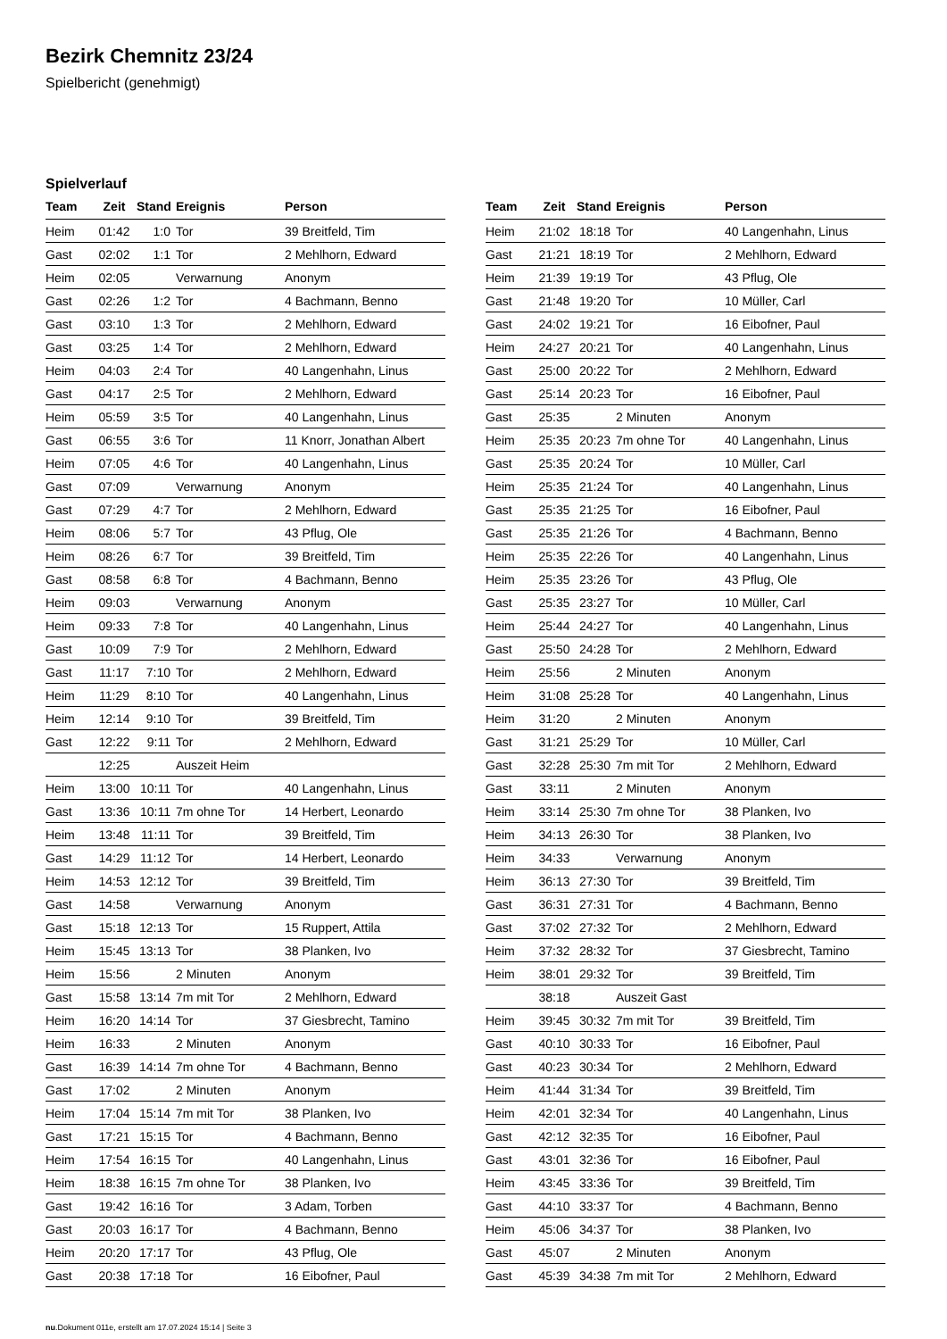Bezirk Chemnitz 23/24
Spielbericht (genehmigt)
Spielverlauf
| Team | Zeit | Stand | Ereignis | Person |
| --- | --- | --- | --- | --- |
| Heim | 01:42 | 1:0 | Tor | 39 Breitfeld, Tim |
| Gast | 02:02 | 1:1 | Tor | 2 Mehlhorn, Edward |
| Heim | 02:05 | | Verwarnung | Anonym |
| Gast | 02:26 | 1:2 | Tor | 4 Bachmann, Benno |
| Gast | 03:10 | 1:3 | Tor | 2 Mehlhorn, Edward |
| Gast | 03:25 | 1:4 | Tor | 2 Mehlhorn, Edward |
| Heim | 04:03 | 2:4 | Tor | 40 Langenhahn, Linus |
| Gast | 04:17 | 2:5 | Tor | 2 Mehlhorn, Edward |
| Heim | 05:59 | 3:5 | Tor | 40 Langenhahn, Linus |
| Gast | 06:55 | 3:6 | Tor | 11 Knorr, Jonathan Albert |
| Heim | 07:05 | 4:6 | Tor | 40 Langenhahn, Linus |
| Gast | 07:09 | | Verwarnung | Anonym |
| Gast | 07:29 | 4:7 | Tor | 2 Mehlhorn, Edward |
| Heim | 08:06 | 5:7 | Tor | 43 Pflug, Ole |
| Heim | 08:26 | 6:7 | Tor | 39 Breitfeld, Tim |
| Gast | 08:58 | 6:8 | Tor | 4 Bachmann, Benno |
| Heim | 09:03 | | Verwarnung | Anonym |
| Heim | 09:33 | 7:8 | Tor | 40 Langenhahn, Linus |
| Gast | 10:09 | 7:9 | Tor | 2 Mehlhorn, Edward |
| Gast | 11:17 | 7:10 | Tor | 2 Mehlhorn, Edward |
| Heim | 11:29 | 8:10 | Tor | 40 Langenhahn, Linus |
| Heim | 12:14 | 9:10 | Tor | 39 Breitfeld, Tim |
| Gast | 12:22 | 9:11 | Tor | 2 Mehlhorn, Edward |
| | 12:25 | | Auszeit Heim | |
| Heim | 13:00 | 10:11 | Tor | 40 Langenhahn, Linus |
| Gast | 13:36 | 10:11 | 7m ohne Tor | 14 Herbert, Leonardo |
| Heim | 13:48 | 11:11 | Tor | 39 Breitfeld, Tim |
| Gast | 14:29 | 11:12 | Tor | 14 Herbert, Leonardo |
| Heim | 14:53 | 12:12 | Tor | 39 Breitfeld, Tim |
| Gast | 14:58 | | Verwarnung | Anonym |
| Gast | 15:18 | 12:13 | Tor | 15 Ruppert, Attila |
| Heim | 15:45 | 13:13 | Tor | 38 Planken, Ivo |
| Heim | 15:56 | | 2 Minuten | Anonym |
| Gast | 15:58 | 13:14 | 7m mit Tor | 2 Mehlhorn, Edward |
| Heim | 16:20 | 14:14 | Tor | 37 Giesbrecht, Tamino |
| Heim | 16:33 | | 2 Minuten | Anonym |
| Gast | 16:39 | 14:14 | 7m ohne Tor | 4 Bachmann, Benno |
| Gast | 17:02 | | 2 Minuten | Anonym |
| Heim | 17:04 | 15:14 | 7m mit Tor | 38 Planken, Ivo |
| Gast | 17:21 | 15:15 | Tor | 4 Bachmann, Benno |
| Heim | 17:54 | 16:15 | Tor | 40 Langenhahn, Linus |
| Heim | 18:38 | 16:15 | 7m ohne Tor | 38 Planken, Ivo |
| Gast | 19:42 | 16:16 | Tor | 3 Adam, Torben |
| Gast | 20:03 | 16:17 | Tor | 4 Bachmann, Benno |
| Heim | 20:20 | 17:17 | Tor | 43 Pflug, Ole |
| Gast | 20:38 | 17:18 | Tor | 16 Eibofner, Paul |
| Team | Zeit | Stand | Ereignis | Person |
| --- | --- | --- | --- | --- |
| Heim | 21:02 | 18:18 | Tor | 40 Langenhahn, Linus |
| Gast | 21:21 | 18:19 | Tor | 2 Mehlhorn, Edward |
| Heim | 21:39 | 19:19 | Tor | 43 Pflug, Ole |
| Gast | 21:48 | 19:20 | Tor | 10 Müller, Carl |
| Gast | 24:02 | 19:21 | Tor | 16 Eibofner, Paul |
| Heim | 24:27 | 20:21 | Tor | 40 Langenhahn, Linus |
| Gast | 25:00 | 20:22 | Tor | 2 Mehlhorn, Edward |
| Gast | 25:14 | 20:23 | Tor | 16 Eibofner, Paul |
| Gast | 25:35 | | 2 Minuten | Anonym |
| Heim | 25:35 | 20:23 | 7m ohne Tor | 40 Langenhahn, Linus |
| Gast | 25:35 | 20:24 | Tor | 10 Müller, Carl |
| Heim | 25:35 | 21:24 | Tor | 40 Langenhahn, Linus |
| Gast | 25:35 | 21:25 | Tor | 16 Eibofner, Paul |
| Gast | 25:35 | 21:26 | Tor | 4 Bachmann, Benno |
| Heim | 25:35 | 22:26 | Tor | 40 Langenhahn, Linus |
| Heim | 25:35 | 23:26 | Tor | 43 Pflug, Ole |
| Gast | 25:35 | 23:27 | Tor | 10 Müller, Carl |
| Heim | 25:44 | 24:27 | Tor | 40 Langenhahn, Linus |
| Gast | 25:50 | 24:28 | Tor | 2 Mehlhorn, Edward |
| Heim | 25:56 | | 2 Minuten | Anonym |
| Heim | 31:08 | 25:28 | Tor | 40 Langenhahn, Linus |
| Heim | 31:20 | | 2 Minuten | Anonym |
| Gast | 31:21 | 25:29 | Tor | 10 Müller, Carl |
| Gast | 32:28 | 25:30 | 7m mit Tor | 2 Mehlhorn, Edward |
| Gast | 33:11 | | 2 Minuten | Anonym |
| Heim | 33:14 | 25:30 | 7m ohne Tor | 38 Planken, Ivo |
| Heim | 34:13 | 26:30 | Tor | 38 Planken, Ivo |
| Heim | 34:33 | | Verwarnung | Anonym |
| Heim | 36:13 | 27:30 | Tor | 39 Breitfeld, Tim |
| Gast | 36:31 | 27:31 | Tor | 4 Bachmann, Benno |
| Gast | 37:02 | 27:32 | Tor | 2 Mehlhorn, Edward |
| Heim | 37:32 | 28:32 | Tor | 37 Giesbrecht, Tamino |
| Heim | 38:01 | 29:32 | Tor | 39 Breitfeld, Tim |
| | 38:18 | | Auszeit Gast | |
| Heim | 39:45 | 30:32 | 7m mit Tor | 39 Breitfeld, Tim |
| Gast | 40:10 | 30:33 | Tor | 16 Eibofner, Paul |
| Gast | 40:23 | 30:34 | Tor | 2 Mehlhorn, Edward |
| Heim | 41:44 | 31:34 | Tor | 39 Breitfeld, Tim |
| Heim | 42:01 | 32:34 | Tor | 40 Langenhahn, Linus |
| Gast | 42:12 | 32:35 | Tor | 16 Eibofner, Paul |
| Gast | 43:01 | 32:36 | Tor | 16 Eibofner, Paul |
| Heim | 43:45 | 33:36 | Tor | 39 Breitfeld, Tim |
| Gast | 44:10 | 33:37 | Tor | 4 Bachmann, Benno |
| Heim | 45:06 | 34:37 | Tor | 38 Planken, Ivo |
| Gast | 45:07 | | 2 Minuten | Anonym |
| Gast | 45:39 | 34:38 | 7m mit Tor | 2 Mehlhorn, Edward |
nu.Dokument 011e, erstellt am 17.07.2024 15:14 | Seite 3